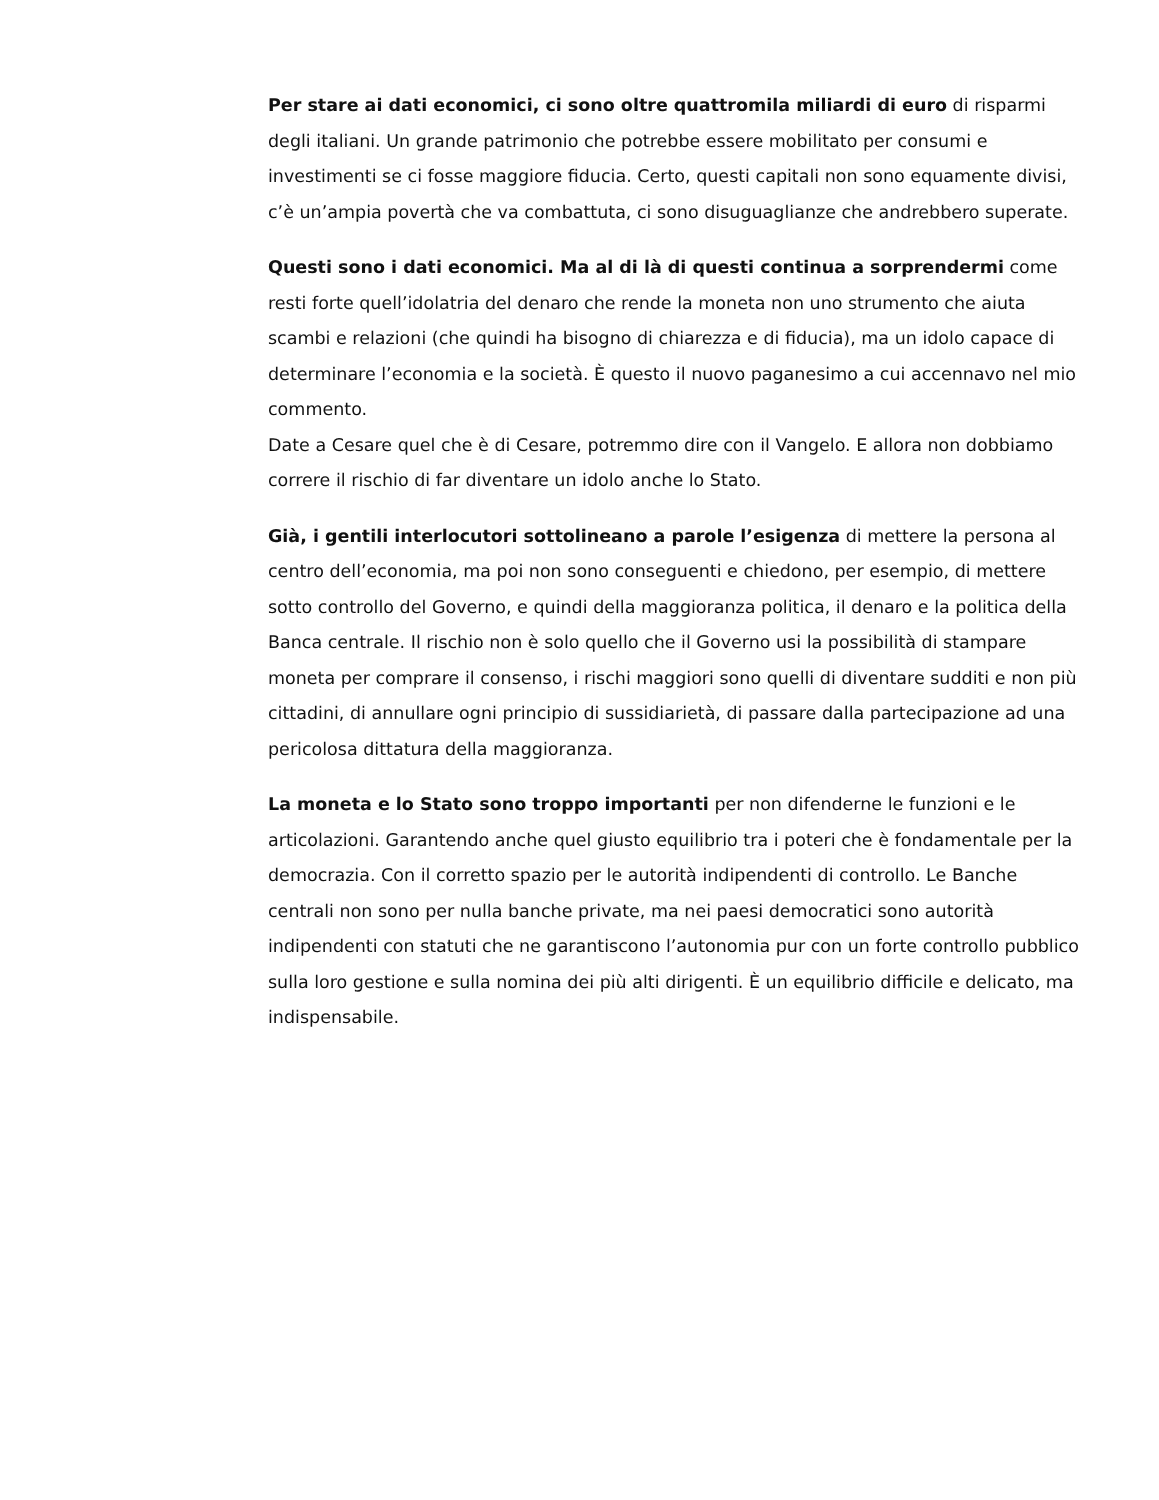Per stare ai dati economici, ci sono oltre quattromila miliardi di euro di risparmi degli italiani. Un grande patrimonio che potrebbe essere mobilitato per consumi e investimenti se ci fosse maggiore fiducia. Certo, questi capitali non sono equamente divisi, c’è un’ampia povertà che va combattuta, ci sono disuguaglianze che andrebbero superate.
Questi sono i dati economici. Ma al di là di questi continua a sorprendermi come resti forte quell’idolatria del denaro che rende la moneta non uno strumento che aiuta scambi e relazioni (che quindi ha bisogno di chiarezza e di fiducia), ma un idolo capace di determinare l’economia e la società. È questo il nuovo paganesimo a cui accennavo nel mio commento.
Date a Cesare quel che è di Cesare, potremmo dire con il Vangelo. E allora non dobbiamo correre il rischio di far diventare un idolo anche lo Stato.
Già, i gentili interlocutori sottolineano a parole l’esigenza di mettere la persona al centro dell’economia, ma poi non sono conseguenti e chiedono, per esempio, di mettere sotto controllo del Governo, e quindi della maggioranza politica, il denaro e la politica della Banca centrale. Il rischio non è solo quello che il Governo usi la possibilità di stampare moneta per comprare il consenso, i rischi maggiori sono quelli di diventare sudditi e non più cittadini, di annullare ogni principio di sussidiarietà, di passare dalla partecipazione ad una pericolosa dittatura della maggioranza.
La moneta e lo Stato sono troppo importanti per non difenderne le funzioni e le articolazioni. Garantendo anche quel giusto equilibrio tra i poteri che è fondamentale per la democrazia. Con il corretto spazio per le autorità indipendenti di controllo. Le Banche centrali non sono per nulla banche private, ma nei paesi democratici sono autorità indipendenti con statuti che ne garantiscono l’autonomia pur con un forte controllo pubblico sulla loro gestione e sulla nomina dei più alti dirigenti. È un equilibrio difficile e delicato, ma indispensabile.